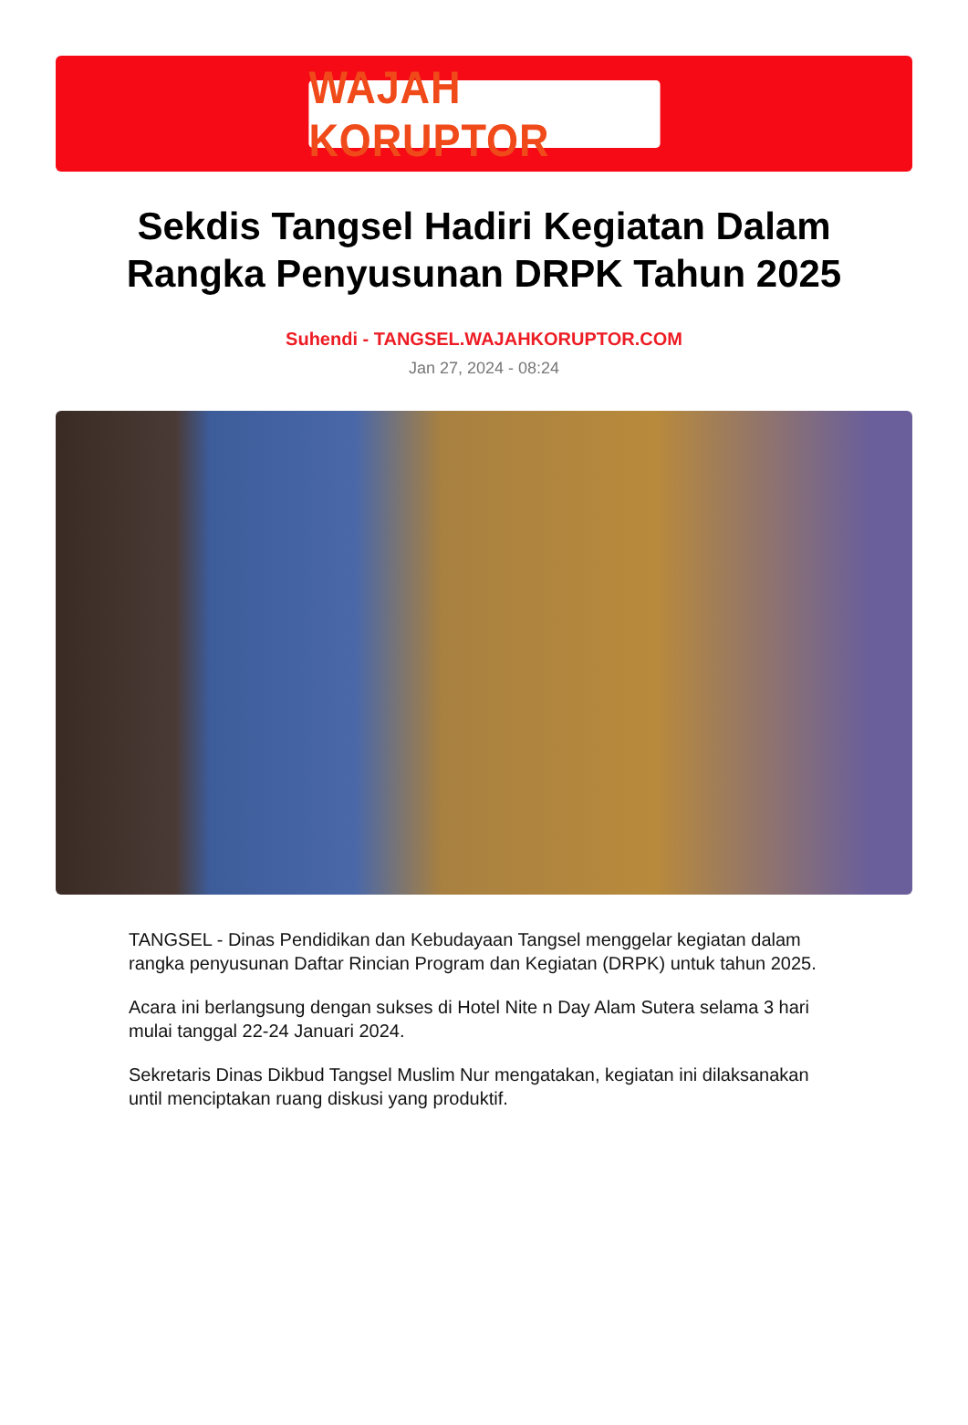WAJAH KORUPTOR
Sekdis Tangsel Hadiri Kegiatan Dalam Rangka Penyusunan DRPK Tahun 2025
Suhendi - TANGSEL.WAJAHKORUPTOR.COM
Jan 27, 2024 - 08:24
TANGSEL - Dinas Pendidikan dan Kebudayaan Tangsel menggelar kegiatan dalam rangka penyusunan Daftar Rincian Program dan Kegiatan (DRPK) untuk tahun 2025.
Acara ini berlangsung dengan sukses di Hotel Nite n Day Alam Sutera selama 3 hari mulai tanggal 22-24 Januari 2024.
Sekretaris Dinas Dikbud Tangsel Muslim Nur mengatakan, kegiatan ini dilaksanakan until menciptakan ruang diskusi yang produktif.